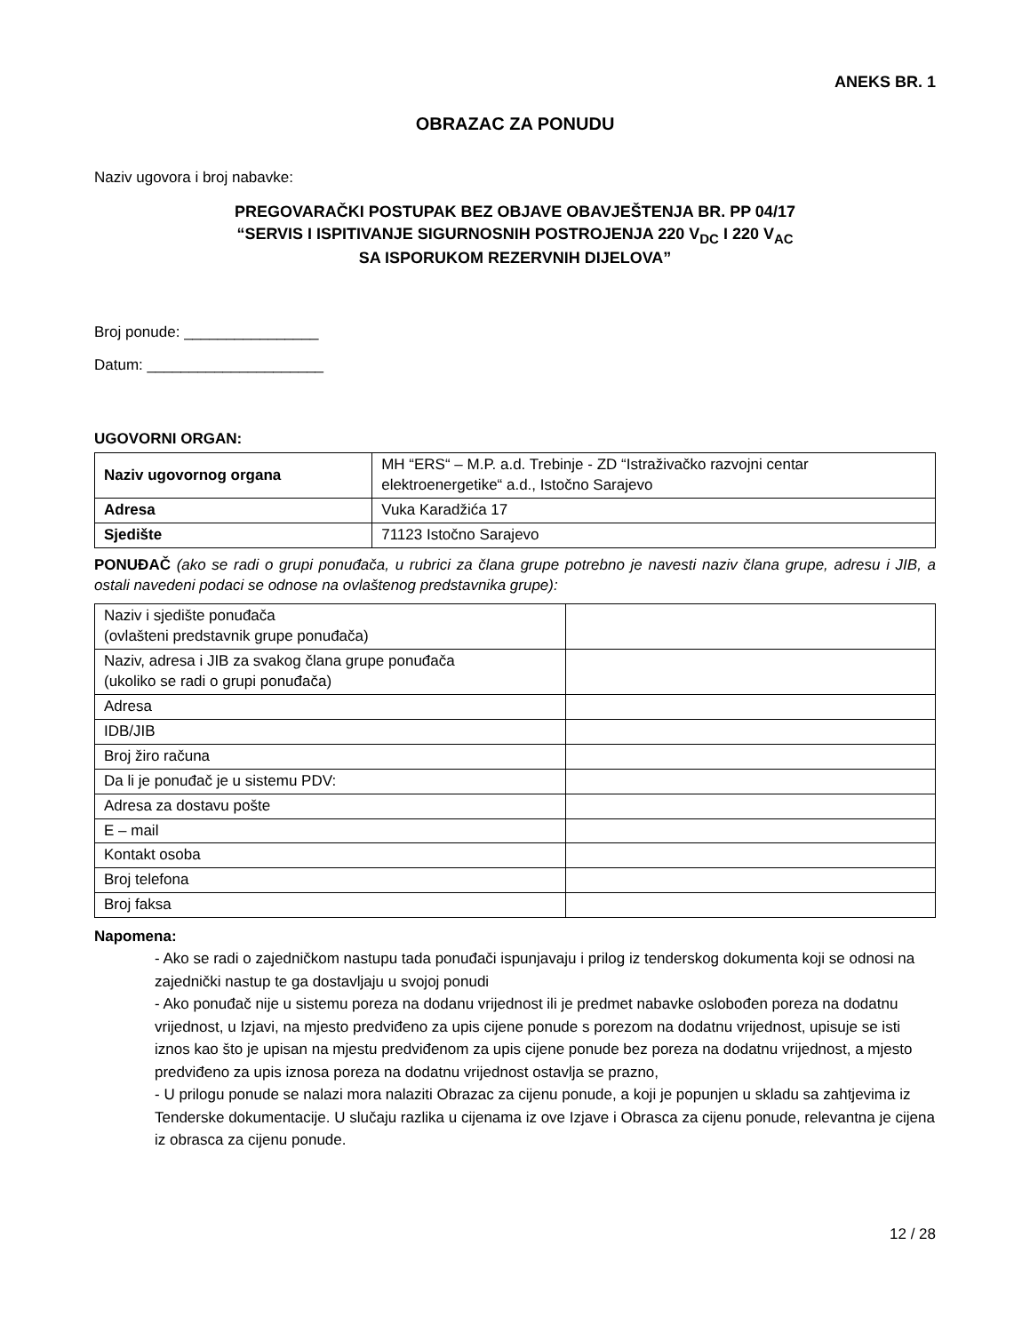ANEKS BR. 1
OBRAZAC ZA PONUDU
Naziv ugovora i broj nabavke:
PREGOVARAČKI POSTUPAK BEZ OBJAVE OBAVJEŠTENJA BR. PP 04/17
“SERVIS I ISPITIVANJE SIGURNOSNIH POSTROJENJA 220 V<sub>DC</sub> I 220 V<sub>AC</sub>
SA ISPORUKOM REZERVNIH DIJELOVA”
Broj ponude: ________________
Datum: _____________________
UGOVORNI ORGAN:
| Naziv ugovornog organa | MH “ERS“ – M.P. a.d. Trebinje - ZD “Istraživačko razvojni centar elektroenergetike“ a.d., Istočno Sarajevo |
| Adresa | Vuka Karadžića 17 |
| Sjedište | 71123 Istočno Sarajevo |
PONUĐAČ (ako se radi o grupi ponuđača, u rubrici za člana grupe potrebno je navesti naziv člana grupe, adresu i JIB, a ostali navedeni podaci se odnose na ovlaštenog predstavnika grupe):
| Naziv i sjedište ponuđača (ovlašteni predstavnik grupe ponuđača) | |
| Naziv, adresa i JIB za svakog člana grupe ponuđača (ukoliko se radi o grupi ponuđača) | |
| Adresa | |
| IDB/JIB | |
| Broj žiro računa | |
| Da li je ponuđač je u sistemu PDV: | |
| Adresa za dostavu pošte | |
| E – mail | |
| Kontakt osoba | |
| Broj telefona | |
| Broj faksa | |
Napomena:
- Ako se radi o zajedničkom nastupu tada ponuđači ispunjavaju i prilog iz tenderskog dokumenta koji se odnosi na zajednički nastup te ga dostavljaju u svojoj ponudi
- Ako ponuđač nije u sistemu poreza na dodanu vrijednost ili je predmet nabavke oslobođen poreza na dodatnu vrijednost, u Izjavi, na mjesto predviđeno za upis cijene ponude s porezom na dodatnu vrijednost, upisuje se isti iznos kao što je upisan na mjestu predviđenom za upis cijene ponude bez poreza na dodatnu vrijednost, a mjesto predviđeno za upis iznosa poreza na dodatnu vrijednost ostavlja se prazno,
- U prilogu ponude se nalazi mora nalaziti Obrazac za cijenu ponude, a koji je popunjen u skladu sa zahtjevima iz Tenderske dokumentacije. U slučaju razlika u cijenama iz ove Izjave i Obrasca za cijenu ponude, relevantna je cijena iz obrasca za cijenu ponude.
12 / 28